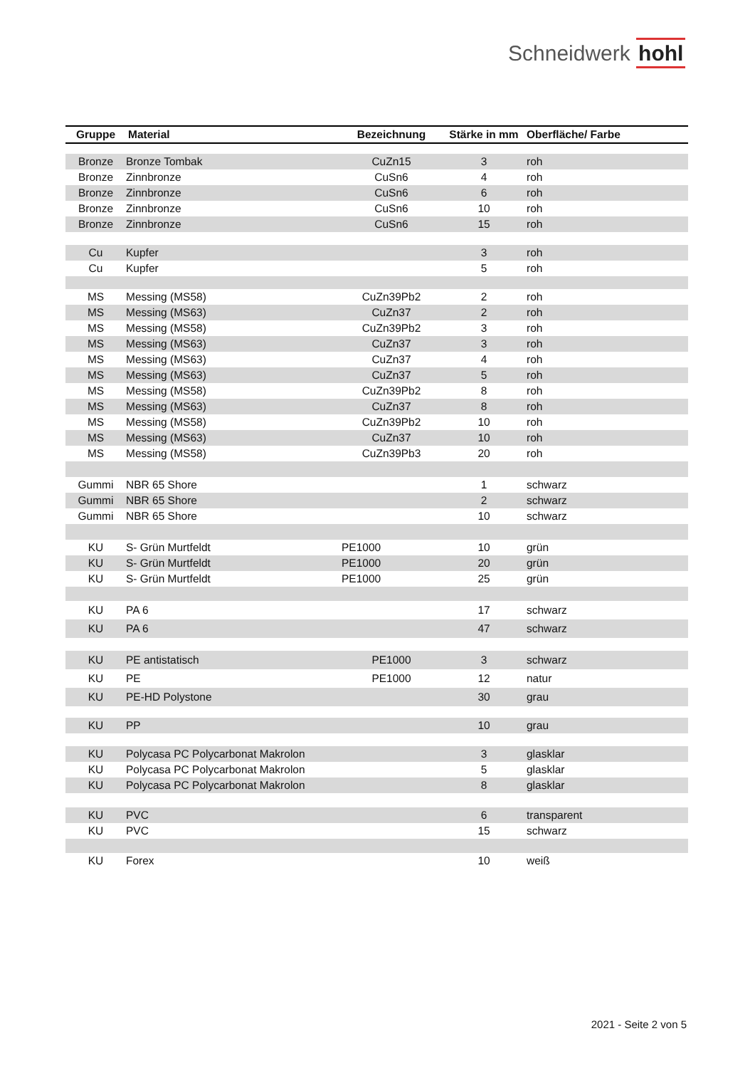Schneidwerk hohl
| Gruppe | Material | Bezeichnung | Stärke in mm | Oberfläche/ Farbe |
| --- | --- | --- | --- | --- |
| Bronze | Bronze Tombak | CuZn15 | 3 | roh |
| Bronze | Zinnbronze | CuSn6 | 4 | roh |
| Bronze | Zinnbronze | CuSn6 | 6 | roh |
| Bronze | Zinnbronze | CuSn6 | 10 | roh |
| Bronze | Zinnbronze | CuSn6 | 15 | roh |
| Cu | Kupfer | | 3 | roh |
| Cu | Kupfer | | 5 | roh |
| MS | Messing (MS58) | CuZn39Pb2 | 2 | roh |
| MS | Messing (MS63) | CuZn37 | 2 | roh |
| MS | Messing (MS58) | CuZn39Pb2 | 3 | roh |
| MS | Messing (MS63) | CuZn37 | 3 | roh |
| MS | Messing (MS63) | CuZn37 | 4 | roh |
| MS | Messing (MS63) | CuZn37 | 5 | roh |
| MS | Messing (MS58) | CuZn39Pb2 | 8 | roh |
| MS | Messing (MS63) | CuZn37 | 8 | roh |
| MS | Messing (MS58) | CuZn39Pb2 | 10 | roh |
| MS | Messing (MS63) | CuZn37 | 10 | roh |
| MS | Messing (MS58) | CuZn39Pb3 | 20 | roh |
| Gummi | NBR 65 Shore | | 1 | schwarz |
| Gummi | NBR 65 Shore | | 2 | schwarz |
| Gummi | NBR 65 Shore | | 10 | schwarz |
| KU | S- Grün Murtfeldt | PE1000 | 10 | grün |
| KU | S- Grün Murtfeldt | PE1000 | 20 | grün |
| KU | S- Grün Murtfeldt | PE1000 | 25 | grün |
| KU | PA 6 | | 17 | schwarz |
| KU | PA 6 | | 47 | schwarz |
| KU | PE antistatisch | PE1000 | 3 | schwarz |
| KU | PE | PE1000 | 12 | natur |
| KU | PE-HD Polystone | | 30 | grau |
| KU | PP | | 10 | grau |
| KU | Polycasa PC Polycarbonat Makrolon | | 3 | glasklar |
| KU | Polycasa PC Polycarbonat Makrolon | | 5 | glasklar |
| KU | Polycasa PC Polycarbonat Makrolon | | 8 | glasklar |
| KU | PVC | | 6 | transparent |
| KU | PVC | | 15 | schwarz |
| KU | Forex | | 10 | weiß |
2021 - Seite 2 von 5